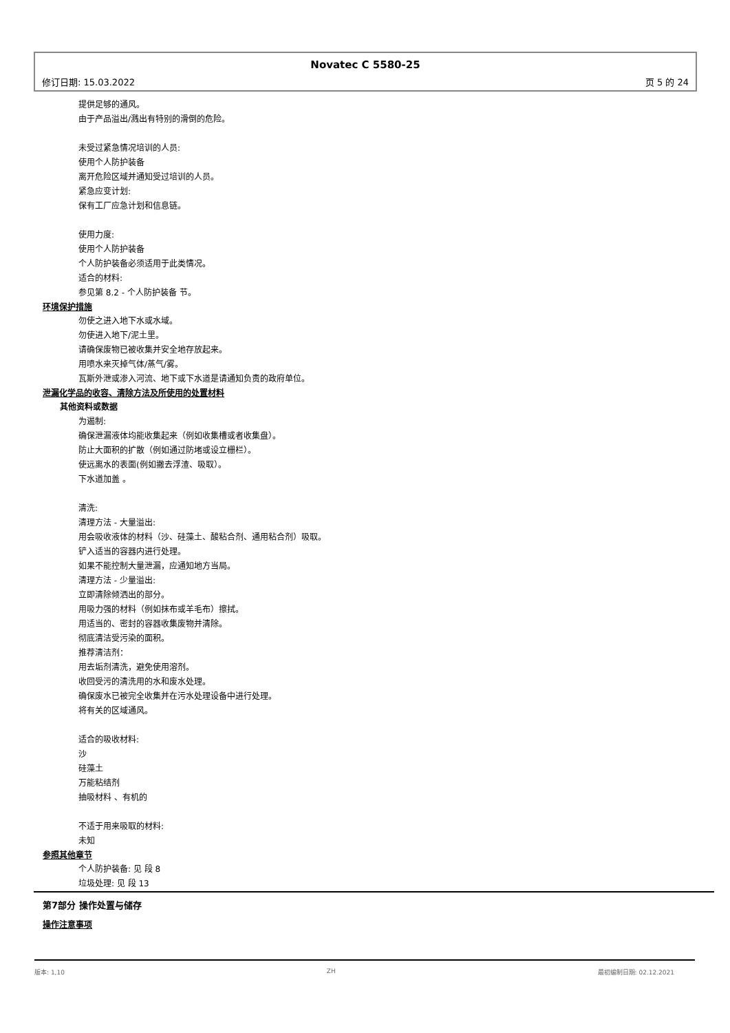Novatec C 5580-25
修订日期: 15.03.2022 页 5 的 24
提供足够的通风。
由于产品溢出/溅出有特别的滑倒的危险。
未受过紧急情况培训的人员:
使用个人防护装备
离开危险区域并通知受过培训的人员。
紧急应变计划:
保有工厂应急计划和信息链。
使用力度:
使用个人防护装备
个人防护装备必须适用于此类情况。
适合的材料:
参见第 8.2 - 个人防护装备 节。
环境保护措施
勿使之进入地下水或水域。
勿使进入地下/泥土里。
请确保废物已被收集并安全地存放起来。
用喷水来灭掉气体/蒸气/雾。
瓦斯外泄或渗入河流、地下或下水道是请通知负责的政府单位。
泄漏化学品的收容、清除方法及所使用的处置材料
其他资料或数据
为遏制:
确保泄漏液体均能收集起来（例如收集槽或者收集盘）。
防止大面积的扩散（例如通过防堵或设立栅栏）。
使远离水的表面(例如撇去浮渣、吸取）。
下水道加盖 。
清洗:
清理方法 - 大量溢出:
用会吸收液体的材料（沙、硅藻土、酸粘合剂、通用粘合剂）吸取。
铲入适当的容器内进行处理。
如果不能控制大量泄漏，应通知地方当局。
清理方法 - 少量溢出:
立即清除倾洒出的部分。
用吸力强的材料（例如抹布或羊毛布）擦拭。
用适当的、密封的容器收集废物并清除。
彻底清洁受污染的面积。
推荐清洁剂：
用去垢剂清洗，避免使用溶剂。
收回受污的清洗用的水和废水处理。
确保废水已被完全收集并在污水处理设备中进行处理。
将有关的区域通风。
适合的吸收材料:
沙
硅藻土
万能粘结剂
抽吸材料 、有机的
不适于用来吸取的材料:
未知
参照其他章节
个人防护装备: 见 段 8
垃圾处理: 见 段 13
第7部分 操作处置与储存
操作注意事项
版本: 1,10 ZH 最初编制日期: 02.12.2021